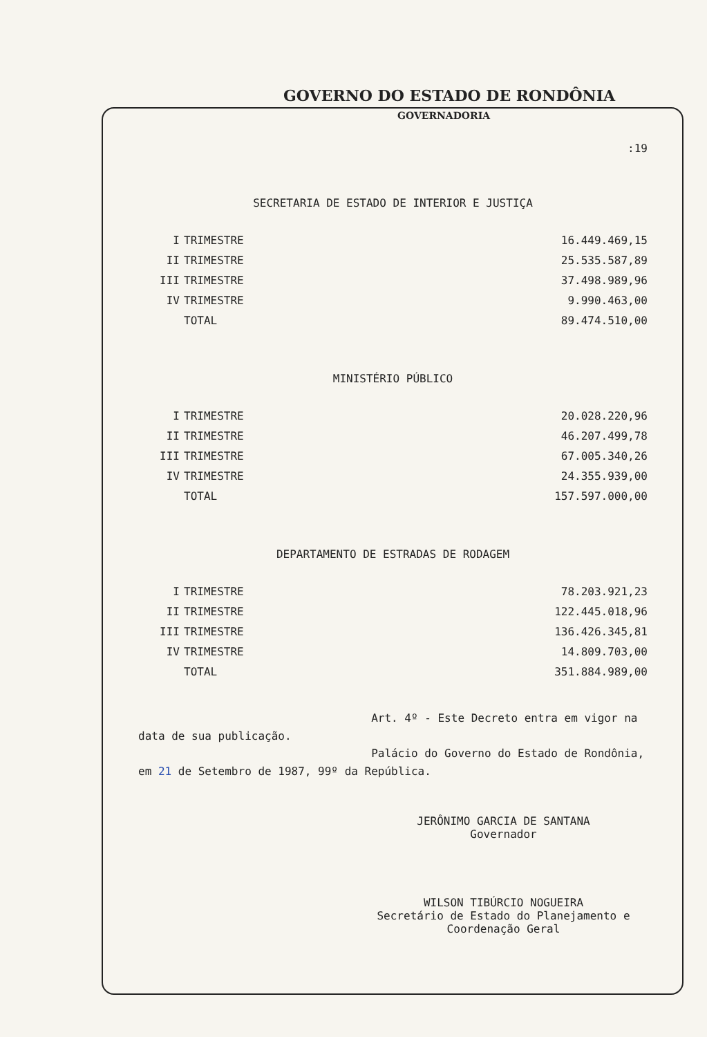GOVERNO DO ESTADO DE RONDÔNIA
GOVERNADORIA
:19
SECRETARIA DE ESTADO DE INTERIOR E JUSTIÇA
| I | TRIMESTRE | 16.449.469,15 |
| II | TRIMESTRE | 25.535.587,89 |
| III | TRIMESTRE | 37.498.989,96 |
| IV | TRIMESTRE | 9.990.463,00 |
| | TOTAL | 89.474.510,00 |
MINISTÉRIO PÚBLICO
| I | TRIMESTRE | 20.028.220,96 |
| II | TRIMESTRE | 46.207.499,78 |
| III | TRIMESTRE | 67.005.340,26 |
| IV | TRIMESTRE | 24.355.939,00 |
| | TOTAL | 157.597.000,00 |
DEPARTAMENTO DE ESTRADAS DE RODAGEM
| I | TRIMESTRE | 78.203.921,23 |
| II | TRIMESTRE | 122.445.018,96 |
| III | TRIMESTRE | 136.426.345,81 |
| IV | TRIMESTRE | 14.809.703,00 |
| | TOTAL | 351.884.989,00 |
Art. 4º - Este Decreto entra em vigor na data de sua publicação.
Palácio do Governo do Estado de Rondônia, em 21 de Setembro de 1987, 99º da República.
JERÔNIMO GARCIA DE SANTANA
Governador
WILSON TIBÚRCIO NOGUEIRA
Secretário de Estado do Planejamento e Coordenação Geral